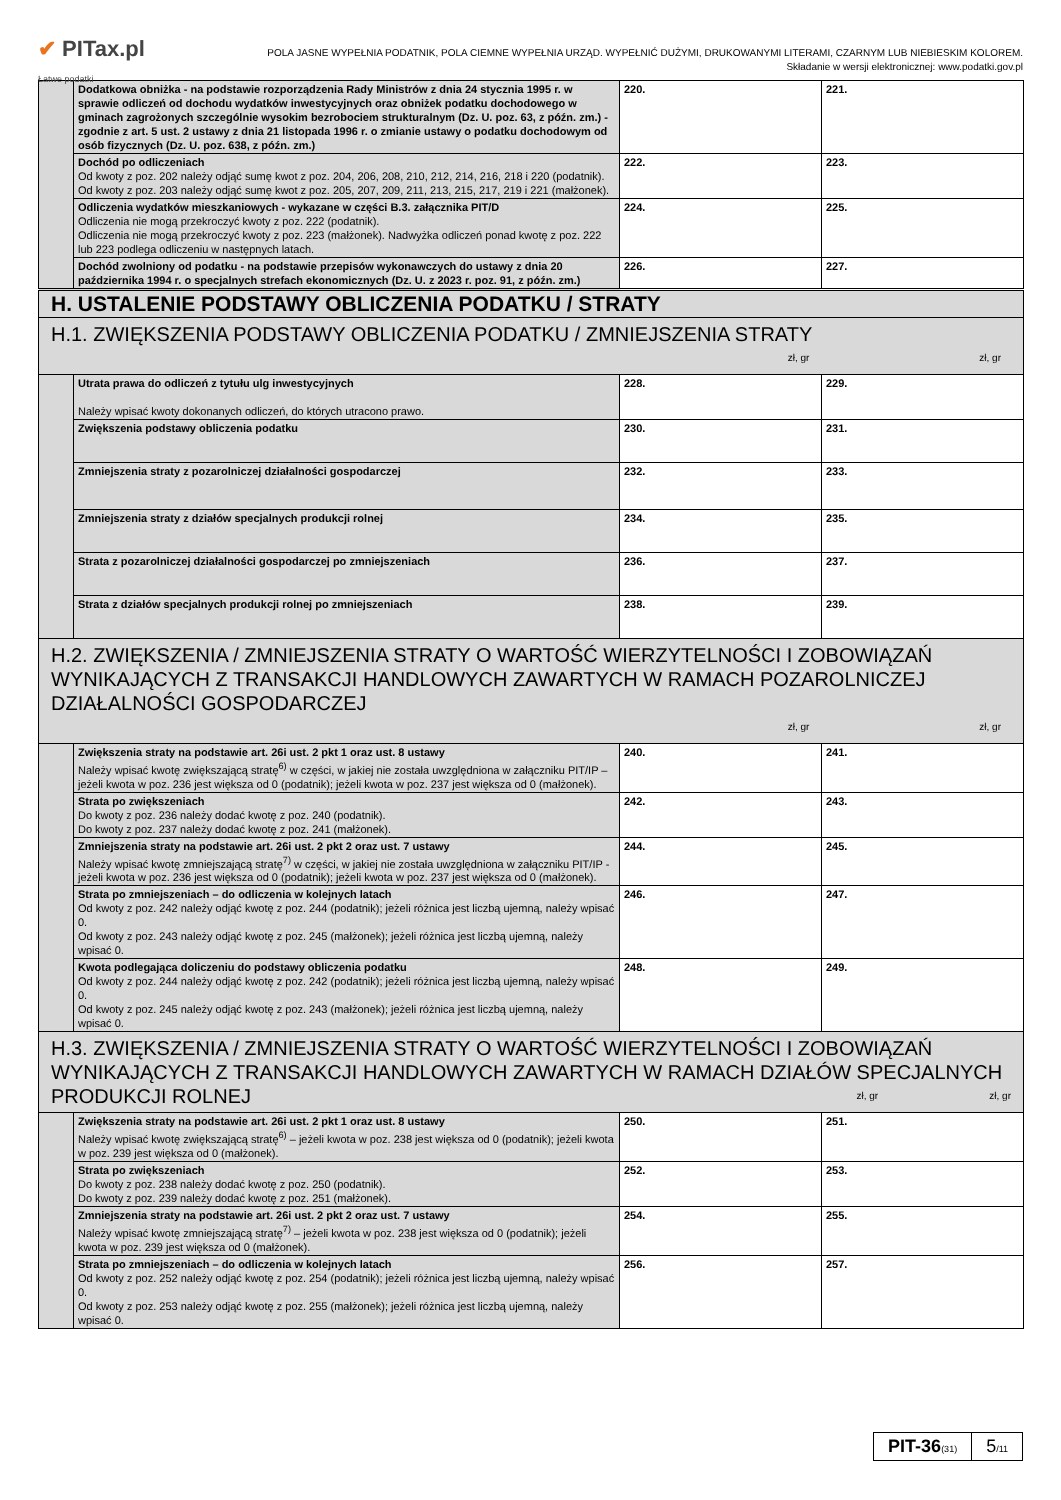✔ PITax.pl
Łatwe podatki
POLA JASNE WYPEŁNIA PODATNIK, POLA CIEMNE WYPEŁNIA URZĄD. WYPEŁNIĆ DUŻYMI, DRUKOWANYMI LITERAMI, CZARNYM LUB NIEBIESKIM KOLOREM.
Składanie w wersji elektronicznej: www.podatki.gov.pl
| | Dodatkowa obniżka - na podstawie rozporządzenia Rady Ministrów z dnia 24 stycznia 1995 r. w sprawie odliczeń od dochodu wydatków inwestycyjnych oraz obniżek podatku dochodowego w gminach zagrożonych szczególnie wysokim bezrobociem strukturalnym (Dz. U. poz. 63, z późn. zm.) - zgodnie z art. 5 ust. 2 ustawy z dnia 21 listopada 1996 r. o zmianie ustawy o podatku dochodowym od osób fizycznych (Dz. U. poz. 638, z późn. zm.) | 220. | 221. |
| | Dochód po odliczeniach Od kwoty z poz. 202 należy odjąć sumę kwot z poz. 204, 206, 208, 210, 212, 214, 216, 218 i 220 (podatnik). Od kwoty z poz. 203 należy odjąć sumę kwot z poz. 205, 207, 209, 211, 213, 215, 217, 219 i 221 (małżonek). | 222. | 223. |
| | Odliczenia wydatków mieszkaniowych - wykazane w części B.3. załącznika PIT/D Odliczenia nie mogą przekroczyć kwoty z poz. 222 (podatnik). Odliczenia nie mogą przekroczyć kwoty z poz. 223 (małżonek). Nadwyżka odliczeń ponad kwotę z poz. 222 lub 223 podlega odliczeniu w następnych latach. | 224. | 225. |
| | Dochód zwolniony od podatku - na podstawie przepisów wykonawczych do ustawy z dnia 20 października 1994 r. o specjalnych strefach ekonomicznych (Dz. U. z 2023 r. poz. 91, z późn. zm.) | 226. | 227. |
| H. USTALENIE PODSTAWY OBLICZENIA PODATKU / STRATY | | | |
| H.1. ZWIĘKSZENIA PODSTAWY OBLICZENIA PODATKU / ZMNIEJSZENIA STRATY zł, gr zł, gr | | | |
| | Utrata prawa do odliczeń z tytułu ulg inwestycyjnych Należy wpisać kwoty dokonanych odliczeń, do których utracono prawo. | 228. | 229. |
| | Zwiększenia podstawy obliczenia podatku | 230. | 231. |
| | Zmniejszenia straty z pozarolniczej działalności gospodarczej | 232. | 233. |
| | Zmniejszenia straty z działów specjalnych produkcji rolnej | 234. | 235. |
| | Strata z pozarolniczej działalności gospodarczej po zmniejszeniach | 236. | 237. |
| | Strata z działów specjalnych produkcji rolnej po zmniejszeniach | 238. | 239. |
| H.2. ZWIĘKSZENIA / ZMNIEJSZENIA STRATY O WARTOŚĆ WIERZYTELNOŚCI I ZOBOWIĄZAŃ WYNIKAJĄCYCH Z TRANSAKCJI HANDLOWYCH ZAWARTYCH W RAMACH POZAROLNICZEJ DZIAŁALNOŚCI GOSPODARCZEJ zł, gr zł, gr | | | |
| | Zwiększenia straty na podstawie art. 26i ust. 2 pkt 1 oraz ust. 8 ustawy Należy wpisać kwotę zwiększającą stratę<sup>6)</sup> w części, w jakiej nie została uwzględniona w załączniku PIT/IP – jeżeli kwota w poz. 236 jest większa od 0 (podatnik); jeżeli kwota w poz. 237 jest większa od 0 (małżonek). | 240. | 241. |
| | Strata po zwiększeniach Do kwoty z poz. 236 należy dodać kwotę z poz. 240 (podatnik). Do kwoty z poz. 237 należy dodać kwotę z poz. 241 (małżonek). | 242. | 243. |
| | Zmniejszenia straty na podstawie art. 26i ust. 2 pkt 2 oraz ust. 7 ustawy Należy wpisać kwotę zmniejszającą stratę<sup>7)</sup> w części, w jakiej nie została uwzględniona w załączniku PIT/IP - jeżeli kwota w poz. 236 jest większa od 0 (podatnik); jeżeli kwota w poz. 237 jest większa od 0 (małżonek). | 244. | 245. |
| | Strata po zmniejszeniach – do odliczenia w kolejnych latach Od kwoty z poz. 242 należy odjąć kwotę z poz. 244 (podatnik); jeżeli różnica jest liczbą ujemną, należy wpisać 0. Od kwoty z poz. 243 należy odjąć kwotę z poz. 245 (małżonek); jeżeli różnica jest liczbą ujemną, należy wpisać 0. | 246. | 247. |
| | Kwota podlegająca doliczeniu do podstawy obliczenia podatku Od kwoty z poz. 244 należy odjąć kwotę z poz. 242 (podatnik); jeżeli różnica jest liczbą ujemną, należy wpisać 0. Od kwoty z poz. 245 należy odjąć kwotę z poz. 243 (małżonek); jeżeli różnica jest liczbą ujemną, należy wpisać 0. | 248. | 249. |
| H.3. ZWIĘKSZENIA / ZMNIEJSZENIA STRATY O WARTOŚĆ WIERZYTELNOŚCI I ZOBOWIĄZAŃ WYNIKAJĄCYCH Z TRANSAKCJI HANDLOWYCH ZAWARTYCH W RAMACH DZIAŁÓW SPECJALNYCH PRODUKCJI ROLNEJ zł, gr zł, gr | | | |
| | Zwiększenia straty na podstawie art. 26i ust. 2 pkt 1 oraz ust. 8 ustawy Należy wpisać kwotę zwiększającą stratę<sup>6)</sup> – jeżeli kwota w poz. 238 jest większa od 0 (podatnik); jeżeli kwota w poz. 239 jest większa od 0 (małżonek). | 250. | 251. |
| | Strata po zwiększeniach Do kwoty z poz. 238 należy dodać kwotę z poz. 250 (podatnik). Do kwoty z poz. 239 należy dodać kwotę z poz. 251 (małżonek). | 252. | 253. |
| | Zmniejszenia straty na podstawie art. 26i ust. 2 pkt 2 oraz ust. 7 ustawy Należy wpisać kwotę zmniejszającą stratę<sup>7)</sup> – jeżeli kwota w poz. 238 jest większa od 0 (podatnik); jeżeli kwota w poz. 239 jest większa od 0 (małżonek). | 254. | 255. |
| | Strata po zmniejszeniach – do odliczenia w kolejnych latach Od kwoty z poz. 252 należy odjąć kwotę z poz. 254 (podatnik); jeżeli różnica jest liczbą ujemną, należy wpisać 0. Od kwoty z poz. 253 należy odjąć kwotę z poz. 255 (małżonek); jeżeli różnica jest liczbą ujemną, należy wpisać 0. | 256. | 257. |
PIT-36(31)
5/11